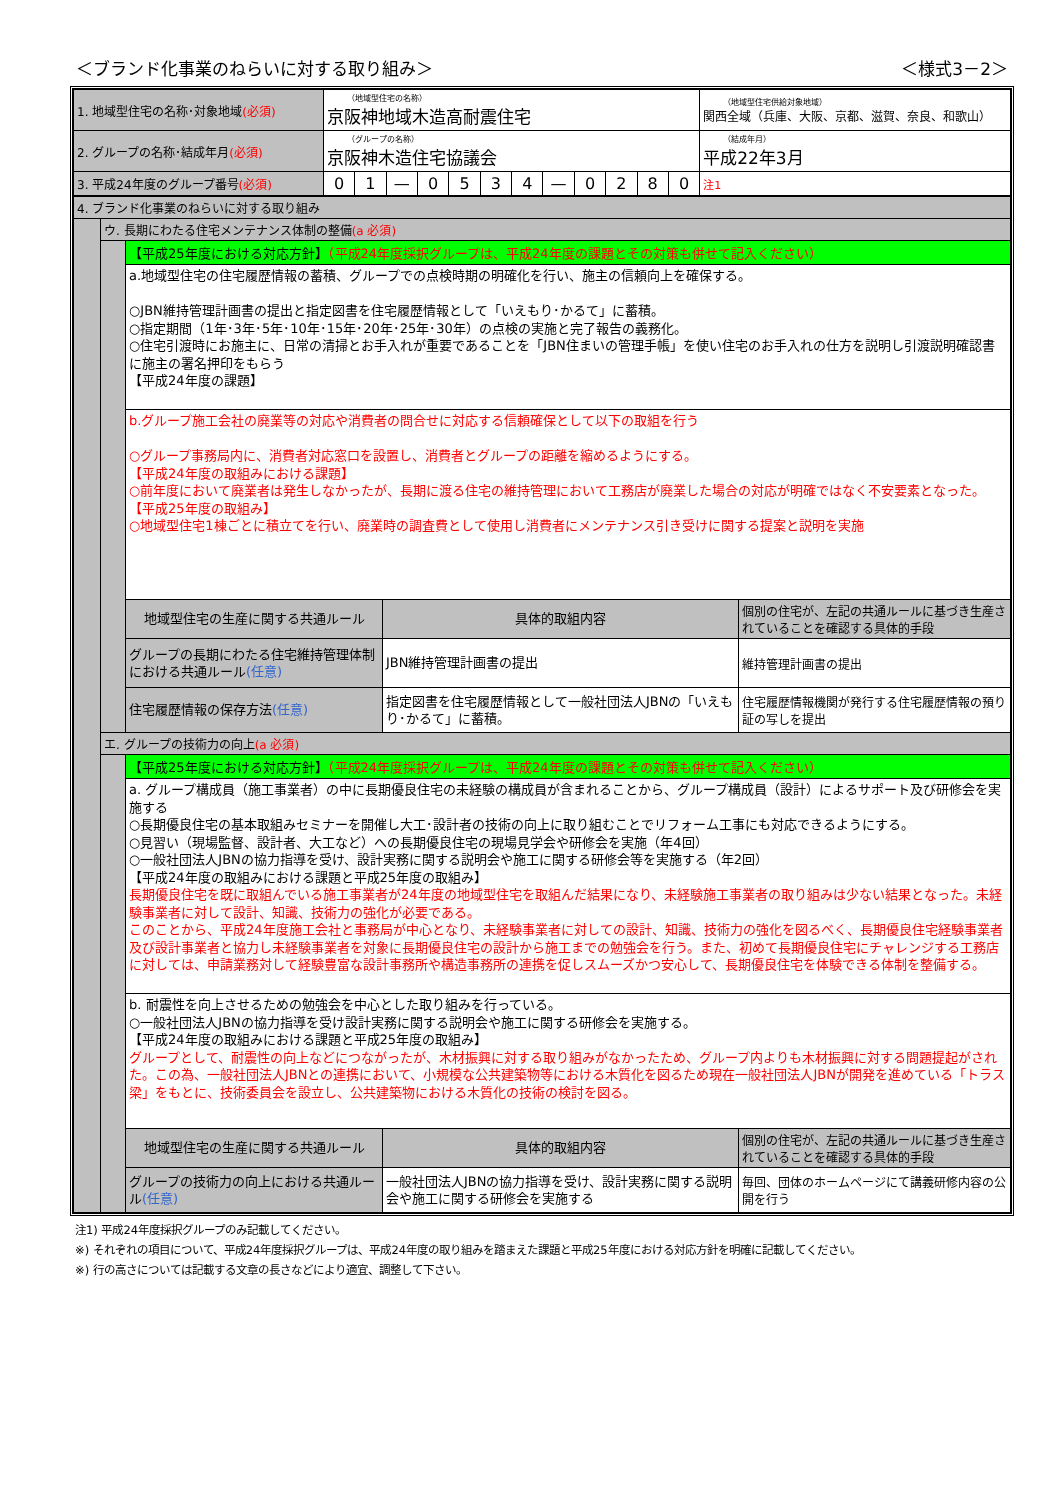＜ブランド化事業のねらいに対する取り組み＞ ＜様式3－2＞
| 1. 地域型住宅の名称･対象地域 (必須) | （地域型住宅の名称） 京阪神地域木造高耐震住宅 | | | | | | | | | | | | （地域型住宅供給対象地域） 関西全域（兵庫、大阪、京都、滋賀、奈良、和歌山） |
| 2. グループの名称･結成年月 (必須) | （グループの名称） 京阪神木造住宅協議会 | | | | | | | | | | | | （結成年月） 平成22年3月 |
| 3. 平成24年度のグループ番号 (必須) | 0 | 1 | — | 0 | 5 | 3 | 4 | — | 0 | 2 | 8 | 0 | 注1 |
| 4. ブランド化事業のねらいに対する取り組み | | | | |
| | ウ. 長期にわたる住宅メンテナンス体制の整備 (a 必須) | | | |
| | | 【平成25年度における対応方針】 （平成24年度採択グループは、平成24年度の課題とその対策も併せて記入ください） | | |
| | | a.地域型住宅の住宅履歴情報の蓄積、グループでの点検時期の明確化を行い、施主の信頼向上を確保する。 ○JBN維持管理計画書の提出と指定図書を住宅履歴情報として「いえもり･かるて」に蓄積。 ○指定期間（1年･3年･5年･10年･15年･20年･25年･30年）の点検の実施と完了報告の義務化。 ○住宅引渡時にお施主に、日常の清掃とお手入れが重要であることを「JBN住まいの管理手帳」を使い住宅のお手入れの仕方を説明し引渡説明確認書に施主の署名押印をもらう 【平成24年度の課題】 | | |
| | | b.グループ施工会社の廃業等の対応や消費者の問合せに対応する信頼確保として以下の取組を行う ○グループ事務局内に、消費者対応窓口を設置し、消費者とグループの距離を縮めるようにする。 【平成24年度の取組みにおける課題】 ○前年度において廃業者は発生しなかったが、長期に渡る住宅の維持管理において工務店が廃業した場合の対応が明確ではなく不安要素となった。 【平成25年度の取組み】 ○地域型住宅1棟ごとに積立てを行い、廃業時の調査費として使用し消費者にメンテナンス引き受けに関する提案と説明を実施 | | |
| | | 地域型住宅の生産に関する共通ルール | 具体的取組内容 | 個別の住宅が、左記の共通ルールに基づき生産されていることを確認する具体的手段 |
| | | グループの長期にわたる住宅維持管理体制における共通ルール (任意) | JBN維持管理計画書の提出 | 維持管理計画書の提出 |
| | | 住宅履歴情報の保存方法 (任意) | 指定図書を住宅履歴情報として一般社団法人JBNの「いえもり･かるて」に蓄積。 | 住宅履歴情報機関が発行する住宅履歴情報の預り証の写しを提出 |
| | エ. グループの技術力の向上 (a 必須) | | | |
| | | 【平成25年度における対応方針】 （平成24年度採択グループは、平成24年度の課題とその対策も併せて記入ください） | | |
| | | a. グループ構成員（施工事業者）の中に長期優良住宅の未経験の構成員が含まれることから、グループ構成員（設計）によるサポート及び研修会を実施する ○長期優良住宅の基本取組みセミナーを開催し大工･設計者の技術の向上に取り組むことでリフォーム工事にも対応できるようにする。 ○見習い（現場監督、設計者、大工など）への長期優良住宅の現場見学会や研修会を実施（年4回） ○一般社団法人JBNの協力指導を受け、設計実務に関する説明会や施工に関する研修会等を実施する（年2回） 【平成24年度の取組みにおける課題と平成25年度の取組み】 長期優良住宅を既に取組んでいる施工事業者が24年度の地域型住宅を取組んだ結果になり、未経験施工事業者の取り組みは少ない結果となった。未経験事業者に対して設計、知識、技術力の強化が必要である。 このことから、平成24年度施工会社と事務局が中心となり、未経験事業者に対しての設計、知識、技術力の強化を図るべく、長期優良住宅経験事業者及び設計事業者と協力し未経験事業者を対象に長期優良住宅の設計から施工までの勉強会を行う。また、初めて長期優良住宅にチャレンジする工務店に対しては、申請業務対して経験豊富な設計事務所や構造事務所の連携を促しスムーズかつ安心して、長期優良住宅を体験できる体制を整備する。 | | |
| | | b. 耐震性を向上させるための勉強会を中心とした取り組みを行っている。 ○一般社団法人JBNの協力指導を受け設計実務に関する説明会や施工に関する研修会を実施する。 【平成24年度の取組みにおける課題と平成25年度の取組み】 グループとして、耐震性の向上などにつながったが、木材振興に対する取り組みがなかったため、グループ内よりも木材振興に対する問題提起がされた。この為、一般社団法人JBNとの連携において、小規模な公共建築物等における木質化を図るため現在一般社団法人JBNが開発を進めている「トラス梁」をもとに、技術委員会を設立し、公共建築物における木質化の技術の検討を図る。 | | |
| | | 地域型住宅の生産に関する共通ルール | 具体的取組内容 | 個別の住宅が、左記の共通ルールに基づき生産されていることを確認する具体的手段 |
| | | グループの技術力の向上における共通ルール (任意) | 一般社団法人JBNの協力指導を受け、設計実務に関する説明会や施工に関する研修会を実施する | 毎回、団体のホームページにて講義研修内容の公開を行う |
注1) 平成24年度採択グループのみ記載してください。
※) それぞれの項目について、平成24年度採択グループは、平成24年度の取り組みを踏まえた課題と平成25年度における対応方針を明確に記載してください。
※) 行の高さについては記載する文章の長さなどにより適宜、調整して下さい。